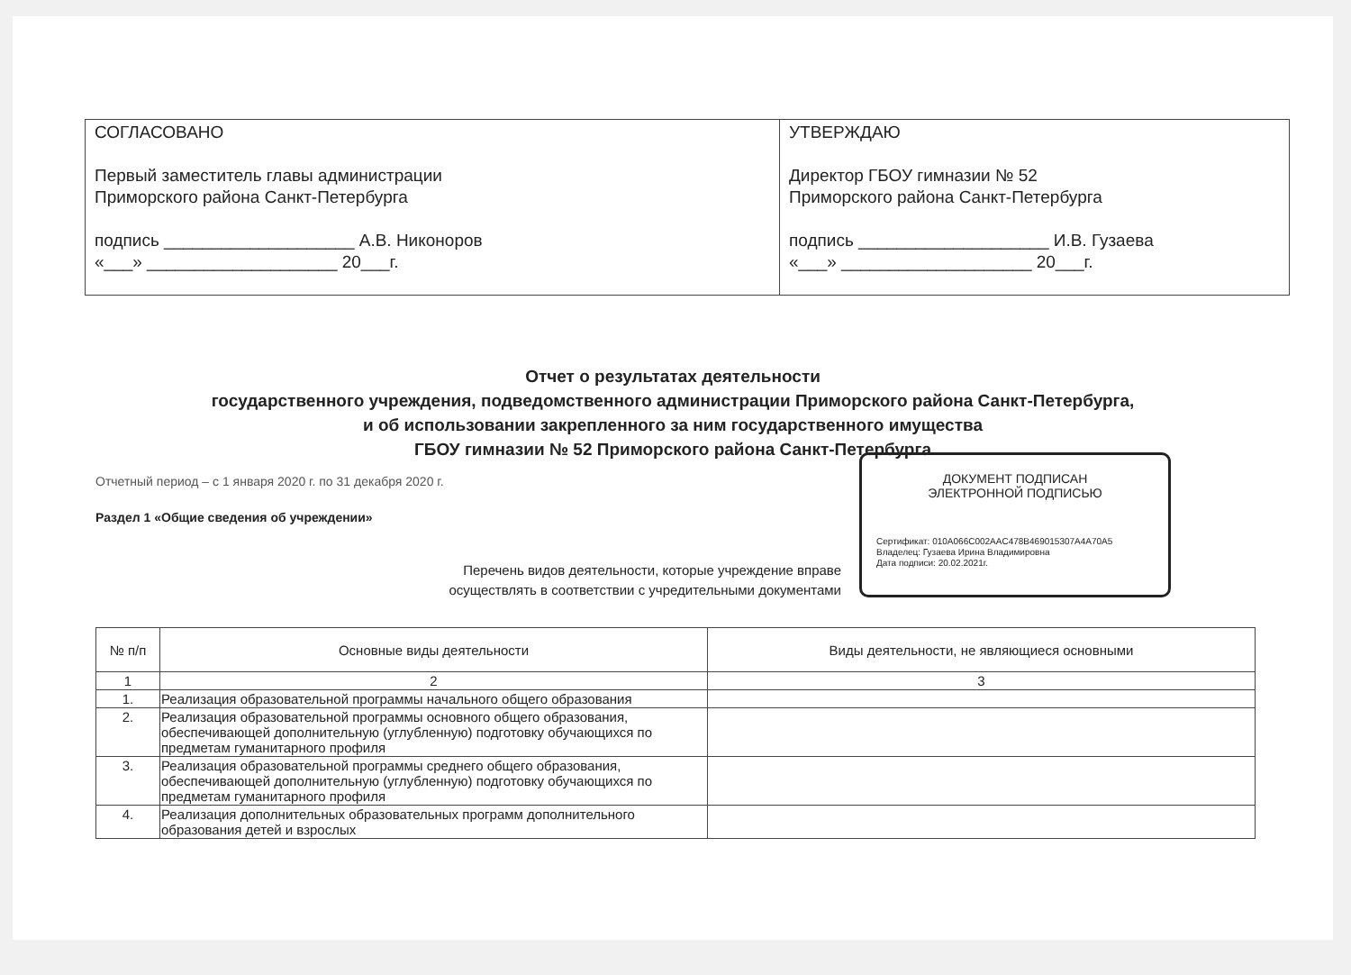СОГЛАСОВАНО
Первый заместитель главы администрации
Приморского района Санкт-Петербурга
подпись ____________________ А.В. Никоноров
«___» ____________________ 20___г.
УТВЕРЖДАЮ
Директор ГБОУ гимназии № 52
Приморского района Санкт-Петербурга
подпись ____________________ И.В. Гузаева
«___» ____________________ 20___г.
Отчет о результатах деятельности
государственного учреждения, подведомственного администрации Приморского района Санкт-Петербурга,
и об использовании закрепленного за ним государственного имущества
ГБОУ гимназии № 52 Приморского района Санкт-Петербурга
Отчетный период – с 1 января 2020 г. по 31 декабря 2020 г.
Раздел 1 «Общие сведения об учреждении»
Перечень видов деятельности, которые учреждение вправе
осуществлять в соответствии с учредительными документами
ДОКУМЕНТ ПОДПИСАН
ЭЛЕКТРОННОЙ ПОДПИСЬЮ
Сертификат: 010A066C002AAC478B469015307A4A70A5
Владелец: Гузаева Ирина Владимировна
Дата подписи: 20.02.2021г.
| № п/п | Основные виды деятельности | Виды деятельности, не являющиеся основными |
| --- | --- | --- |
| 1 | 2 | 3 |
| 1. | Реализация образовательной программы начального общего образования | |
| 2. | Реализация образовательной программы основного общего образования, обеспечивающей дополнительную (углубленную) подготовку обучающихся по предметам гуманитарного профиля | |
| 3. | Реализация образовательной программы среднего общего образования, обеспечивающей дополнительную (углубленную) подготовку обучающихся по предметам гуманитарного профиля | |
| 4. | Реализация дополнительных образовательных программ дополнительного образования детей и взрослых | |